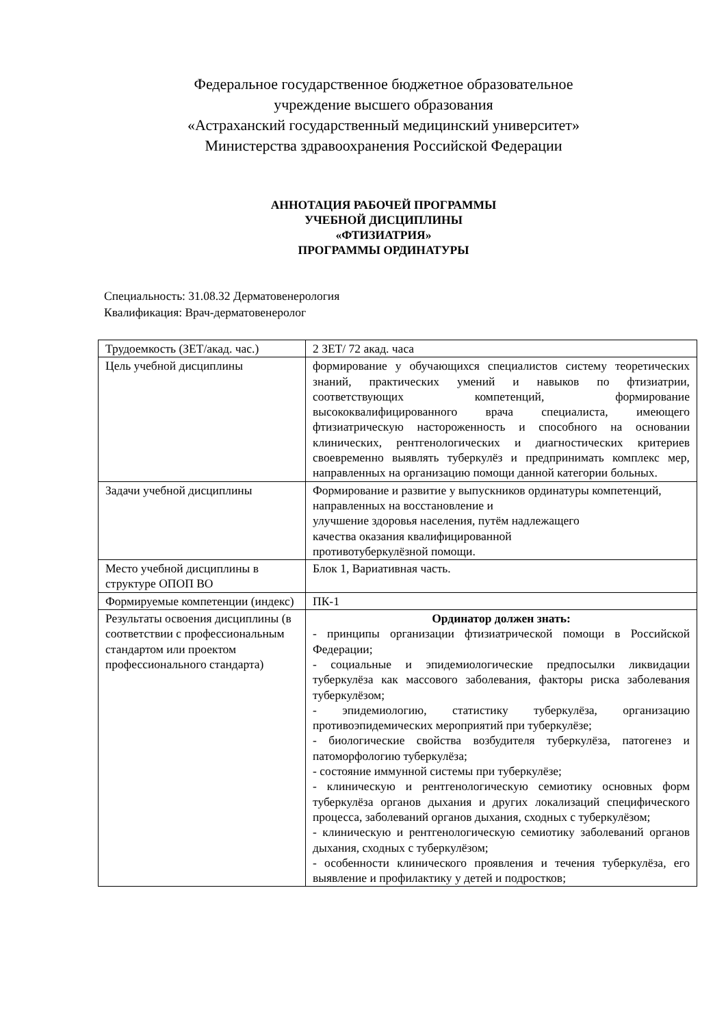Федеральное государственное бюджетное образовательное
учреждение высшего образования
«Астраханский государственный медицинский университет»
Министерства здравоохранения Российской Федерации
АННОТАЦИЯ РАБОЧЕЙ ПРОГРАММЫ
УЧЕБНОЙ ДИСЦИПЛИНЫ
«ФТИЗИАТРИЯ»
ПРОГРАММЫ ОРДИНАТУРЫ
Специальность: 31.08.32 Дерматовенерология
Квалификация: Врач-дерматовенеролог
| Трудоемкость (ЗЕТ/акад. час.) | 2 ЗЕТ/ 72 акад. часа |
| Цель учебной дисциплины | формирование у обучающихся специалистов систему теоретических знаний, практических умений и навыков по фтизиатрии, соответствующих компетенций, формирование высококвалифицированного врача специалиста, имеющего фтизиатрическую настороженность и способного на основании клинических, рентгенологических и диагностических критериев своевременно выявлять туберкулёз и предпринимать комплекс мер, направленных на организацию помощи данной категории больных. |
| Задачи учебной дисциплины | Формирование и развитие у выпускников ординатуры компетенций, направленных на восстановление и улучшение здоровья населения, путём надлежащего качества оказания квалифицированной противотуберкулёзной помощи. |
| Место учебной дисциплины в структуре ОПОП ВО | Блок 1, Вариативная часть. |
| Формируемые компетенции (индекс) | ПК-1 |
| Результаты освоения дисциплины (в соответствии с профессиональным стандартом или проектом профессионального стандарта) | Ординатор должен знать: - принципы организации фтизиатрической помощи в Российской Федерации; - социальные и эпидемиологические предпосылки ликвидации туберкулёза как массового заболевания, факторы риска заболевания туберкулёзом; - эпидемиологию, статистику туберкулёза, организацию противоэпидемических мероприятий при туберкулёзе; - биологические свойства возбудителя туберкулёза, патогенез и патоморфологию туберкулёза; - состояние иммунной системы при туберкулёзе; - клиническую и рентгенологическую семиотику основных форм туберкулёза органов дыхания и других локализаций специфического процесса, заболеваний органов дыхания, сходных с туберкулёзом; - клиническую и рентгенологическую семиотику заболеваний органов дыхания, сходных с туберкулёзом; - особенности клинического проявления и течения туберкулёза, его выявление и профилактику у детей и подростков; |